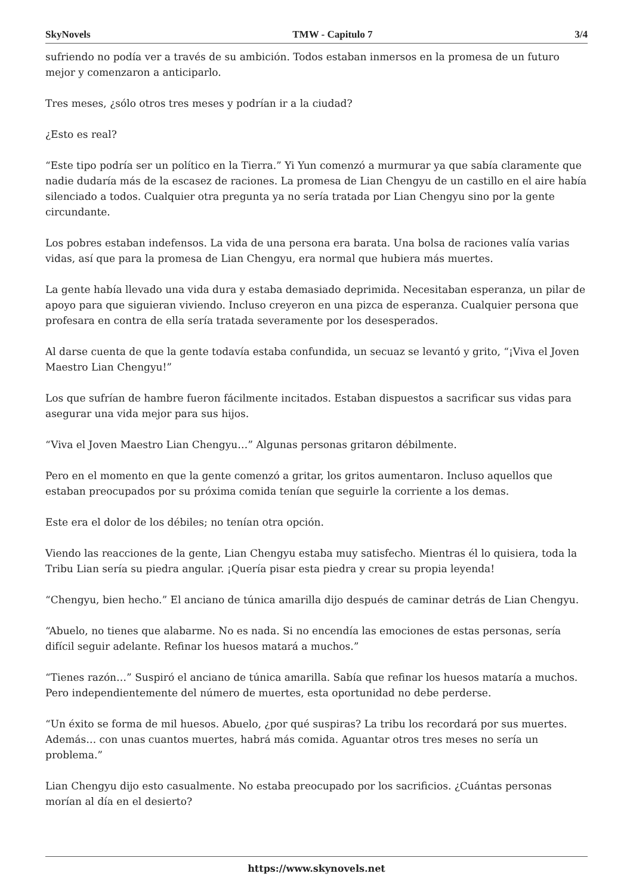SkyNovels TMW - Capitulo 7 3/4
sufriendo no podía ver a través de su ambición. Todos estaban inmersos en la promesa de un futuro mejor y comenzaron a anticiparlo.
Tres meses, ¿sólo otros tres meses y podrían ir a la ciudad?
¿Esto es real?
“Este tipo podría ser un político en la Tierra.” Yi Yun comenzó a murmurar ya que sabía claramente que nadie dudaría más de la escasez de raciones. La promesa de Lian Chengyu de un castillo en el aire había silenciado a todos. Cualquier otra pregunta ya no sería tratada por Lian Chengyu sino por la gente circundante.
Los pobres estaban indefensos. La vida de una persona era barata. Una bolsa de raciones valía varias vidas, así que para la promesa de Lian Chengyu, era normal que hubiera más muertes.
La gente había llevado una vida dura y estaba demasiado deprimida. Necesitaban esperanza, un pilar de apoyo para que siguieran viviendo. Incluso creyeron en una pizca de esperanza. Cualquier persona que profesara en contra de ella sería tratada severamente por los desesperados.
Al darse cuenta de que la gente todavía estaba confundida, un secuaz se levantó y grito, “¡Viva el Joven Maestro Lian Chengyu!”
Los que sufrían de hambre fueron fácilmente incitados. Estaban dispuestos a sacrificar sus vidas para asegurar una vida mejor para sus hijos.
“Viva el Joven Maestro Lian Chengyu…” Algunas personas gritaron débilmente.
Pero en el momento en que la gente comenzó a gritar, los gritos aumentaron. Incluso aquellos que estaban preocupados por su próxima comida tenían que seguirle la corriente a los demas.
Este era el dolor de los débiles; no tenían otra opción.
Viendo las reacciones de la gente, Lian Chengyu estaba muy satisfecho. Mientras él lo quisiera, toda la Tribu Lian sería su piedra angular. ¡Quería pisar esta piedra y crear su propia leyenda!
“Chengyu, bien hecho.” El anciano de túnica amarilla dijo después de caminar detrás de Lian Chengyu.
“Abuelo, no tienes que alabarme. No es nada. Si no encendía las emociones de estas personas, sería difícil seguir adelante. Refinar los huesos matará a muchos.”
“Tienes razón…” Suspiró el anciano de túnica amarilla. Sabía que refinar los huesos mataría a muchos. Pero independientemente del número de muertes, esta oportunidad no debe perderse.
“Un éxito se forma de mil huesos. Abuelo, ¿por qué suspiras? La tribu los recordará por sus muertes. Además… con unas cuantos muertes, habrá más comida. Aguantar otros tres meses no sería un problema.”
Lian Chengyu dijo esto casualmente. No estaba preocupado por los sacrificios. ¿Cuántas personas morían al día en el desierto?
https://www.skynovels.net